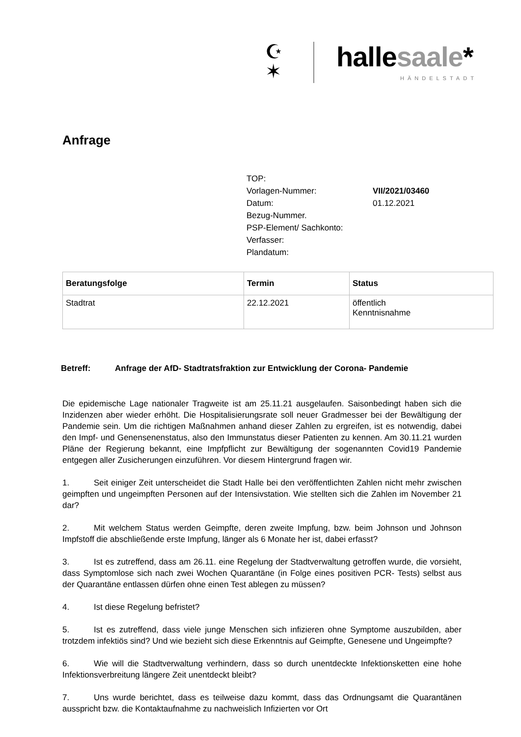☪
✶
hallesaale*
HÄNDELSTADT
Anfrage
| TOP: | |
| Vorlagen-Nummer: | VII/2021/03460 |
| Datum: | 01.12.2021 |
| Bezug-Nummer. | |
| PSP-Element/ Sachkonto: | |
| Verfasser: | |
| Plandatum: | |
| Beratungsfolge | Termin | Status |
| --- | --- | --- |
| Stadtrat | 22.12.2021 | öffentlich Kenntnisnahme |
Betreff: Anfrage der AfD- Stadtratsfraktion zur Entwicklung der Corona- Pandemie
Die epidemische Lage nationaler Tragweite ist am 25.11.21 ausgelaufen. Saisonbedingt haben sich die Inzidenzen aber wieder erhöht. Die Hospitalisierungsrate soll neuer Gradmesser bei der Bewältigung der Pandemie sein. Um die richtigen Maßnahmen anhand dieser Zahlen zu ergreifen, ist es notwendig, dabei den Impf- und Genensenenstatus, also den Immunstatus dieser Patienten zu kennen. Am 30.11.21 wurden Pläne der Regierung bekannt, eine Impfpflicht zur Bewältigung der sogenannten Covid19 Pandemie entgegen aller Zusicherungen einzuführen. Vor diesem Hintergrund fragen wir.
1. Seit einiger Zeit unterscheidet die Stadt Halle bei den veröffentlichten Zahlen nicht mehr zwischen geimpften und ungeimpften Personen auf der Intensivstation. Wie stellten sich die Zahlen im November 21 dar?
2. Mit welchem Status werden Geimpfte, deren zweite Impfung, bzw. beim Johnson und Johnson Impfstoff die abschließende erste Impfung, länger als 6 Monate her ist, dabei erfasst?
3. Ist es zutreffend, dass am 26.11. eine Regelung der Stadtverwaltung getroffen wurde, die vorsieht, dass Symptomlose sich nach zwei Wochen Quarantäne (in Folge eines positiven PCR- Tests) selbst aus der Quarantäne entlassen dürfen ohne einen Test ablegen zu müssen?
4. Ist diese Regelung befristet?
5. Ist es zutreffend, dass viele junge Menschen sich infizieren ohne Symptome auszubilden, aber trotzdem infektiös sind? Und wie bezieht sich diese Erkenntnis auf Geimpfte, Genesene und Ungeimpfte?
6. Wie will die Stadtverwaltung verhindern, dass so durch unentdeckte Infektionsketten eine hohe Infektionsverbreitung längere Zeit unentdeckt bleibt?
7. Uns wurde berichtet, dass es teilweise dazu kommt, dass das Ordnungsamt die Quarantänen ausspricht bzw. die Kontaktaufnahme zu nachweislich Infizierten vor Ort